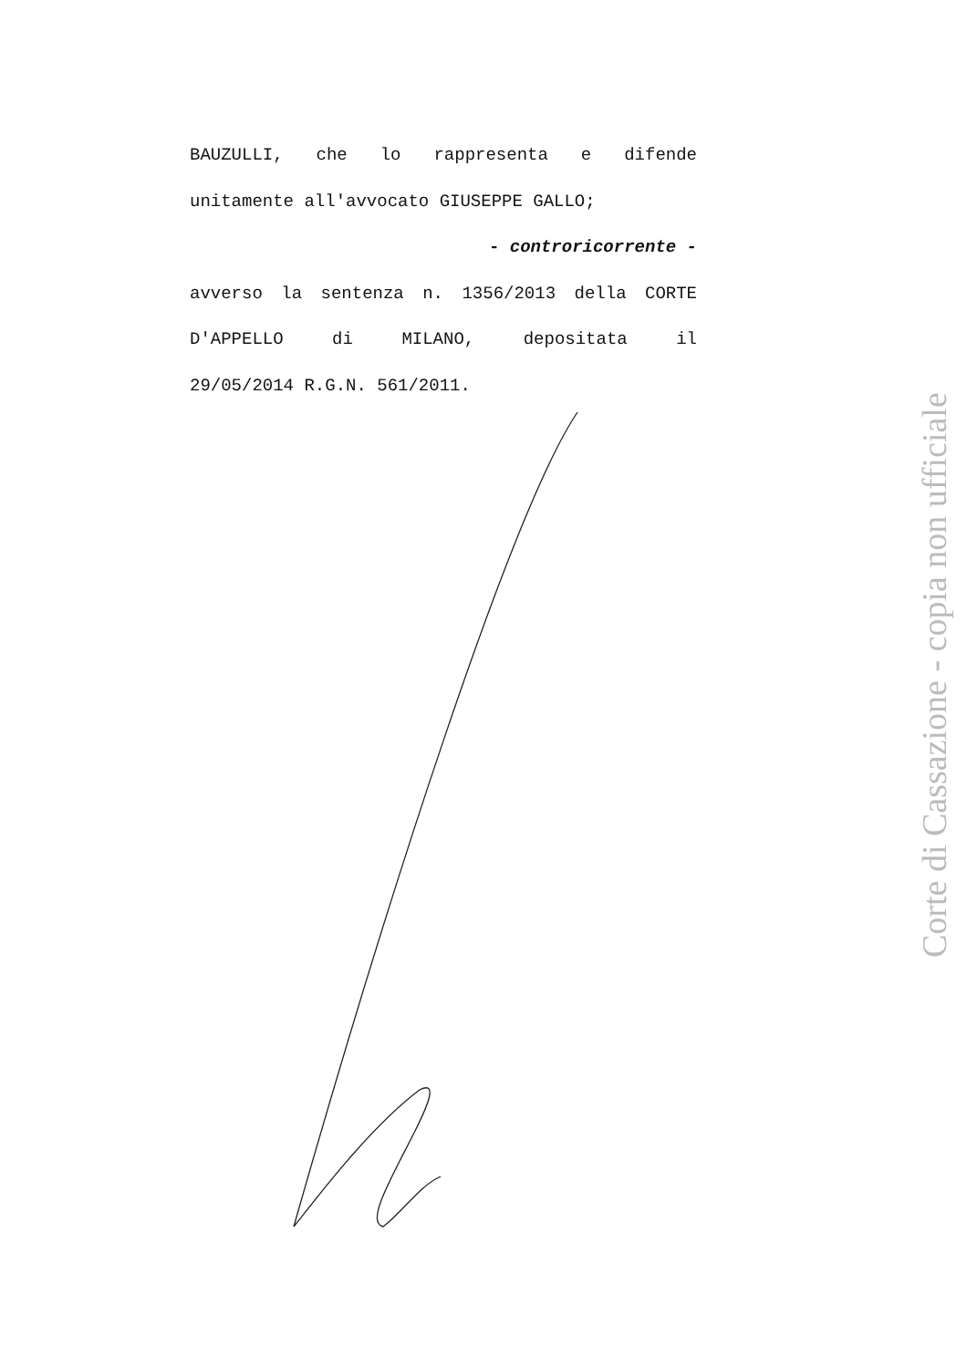BAUZULLI, che lo rappresenta e difende
unitamente all'avvocato GIUSEPPE GALLO;
- controricorrente -
avverso la sentenza n. 1356/2013 della CORTE
D'APPELLO di MILANO, depositata il
29/05/2014 R.G.N. 561/2011.
Corte di Cassazione - copia non ufficiale